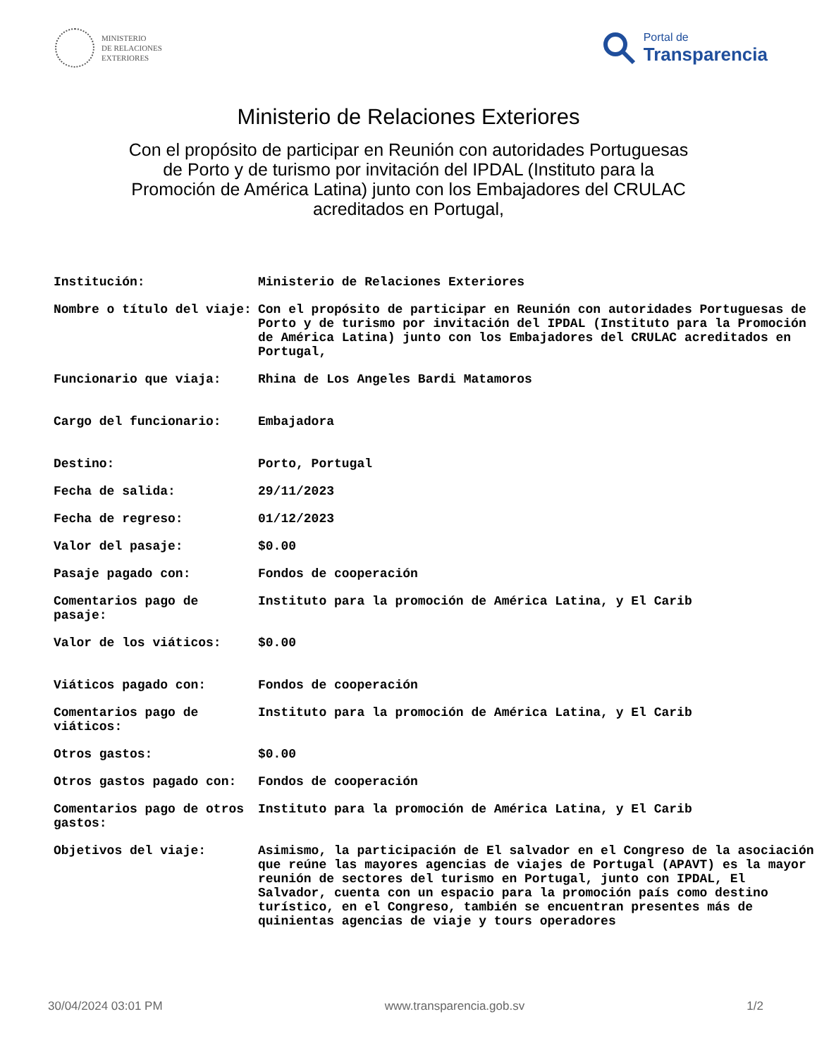MINISTERIO
DE RELACIONES
EXTERIORES
Portal de
Transparencia
Ministerio de Relaciones Exteriores
Con el propósito de participar en Reunión con autoridades Portuguesas de Porto y de turismo por invitación del IPDAL (Instituto para la Promoción de América Latina) junto con los Embajadores del CRULAC acreditados en Portugal,
| Institución: | Ministerio de Relaciones Exteriores |
| Nombre o título del viaje: | Con el propósito de participar en Reunión con autoridades Portuguesas de Porto y de turismo por invitación del IPDAL (Instituto para la Promoción de América Latina) junto con los Embajadores del CRULAC acreditados en Portugal, |
| Funcionario que viaja: | Rhina de Los Angeles Bardi Matamoros |
| Cargo del funcionario: | Embajadora |
| Destino: | Porto, Portugal |
| Fecha de salida: | 29/11/2023 |
| Fecha de regreso: | 01/12/2023 |
| Valor del pasaje: | $0.00 |
| Pasaje pagado con: | Fondos de cooperación |
| Comentarios pago de pasaje: | Instituto para la promoción de América Latina, y El Carib |
| Valor de los viáticos: | $0.00 |
| Viáticos pagado con: | Fondos de cooperación |
| Comentarios pago de viáticos: | Instituto para la promoción de América Latina, y El Carib |
| Otros gastos: | $0.00 |
| Otros gastos pagado con: | Fondos de cooperación |
| Comentarios pago de otros gastos: | Instituto para la promoción de América Latina, y El Carib |
| Objetivos del viaje: | Asimismo, la participación de El salvador en el Congreso de la asociación que reúne las mayores agencias de viajes de Portugal (APAVT) es la mayor reunión de sectores del turismo en Portugal, junto con IPDAL, El Salvador, cuenta con un espacio para la promoción país como destino turístico, en el Congreso, también se encuentran presentes más de quinientas agencias de viaje y tours operadores |
30/04/2024 03:01 PM www.transparencia.gob.sv 1/2